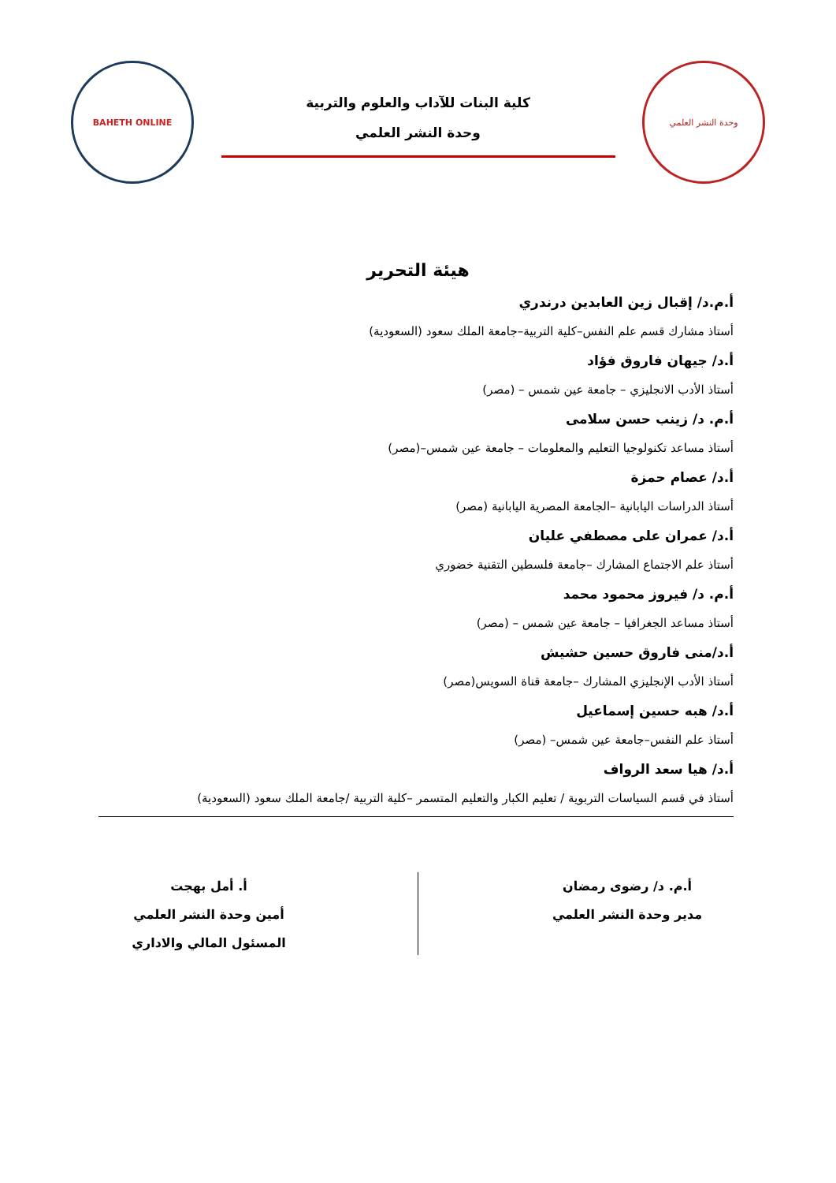وحدة النشر العلمي
كلية البنات للآداب والعلوم والتربية
وحدة النشر العلمي
BAHETH ONLINE
هيئة التحرير
أ.م.د/ إقبال زين العابدين درندري
أستاذ مشارك قسم علم النفس–كلية التربية–جامعة الملك سعود (السعودية)
أ.د/ جيهان فاروق فؤاد
أستاذ الأدب الانجليزي – جامعة عين شمس – (مصر)
أ.م. د/ زينب حسن سلامى
أستاذ مساعد تكنولوجيا التعليم والمعلومات – جامعة عين شمس–(مصر)
أ.د/ عصام حمزة
أستاذ الدراسات اليابانية –الجامعة المصرية اليابانية (مصر)
أ.د/ عمران على مصطفي عليان
أستاذ علم الاجتماع المشارك –جامعة فلسطين التقنية خضوري
أ.م. د/ فيروز محمود محمد
أستاذ مساعد الجغرافيا – جامعة عين شمس – (مصر)
أ.د/منى فاروق حسين حشيش
أستاذ الأدب الإنجليزي المشارك –جامعة قناة السويس(مصر)
أ.د/ هبه حسين إسماعيل
أستاذ علم النفس–جامعة عين شمس– (مصر)
أ.د/ هيا سعد الرواف
أستاذ في قسم السياسات التربوية / تعليم الكبار والتعليم المتسمر –كلية التربية /جامعة الملك سعود (السعودية)
أ.م. د/ رضوى رمضان
مدير وحدة النشر العلمي
أ. أمل بهجت
أمين وحدة النشر العلمي
المسئول المالي والاداري